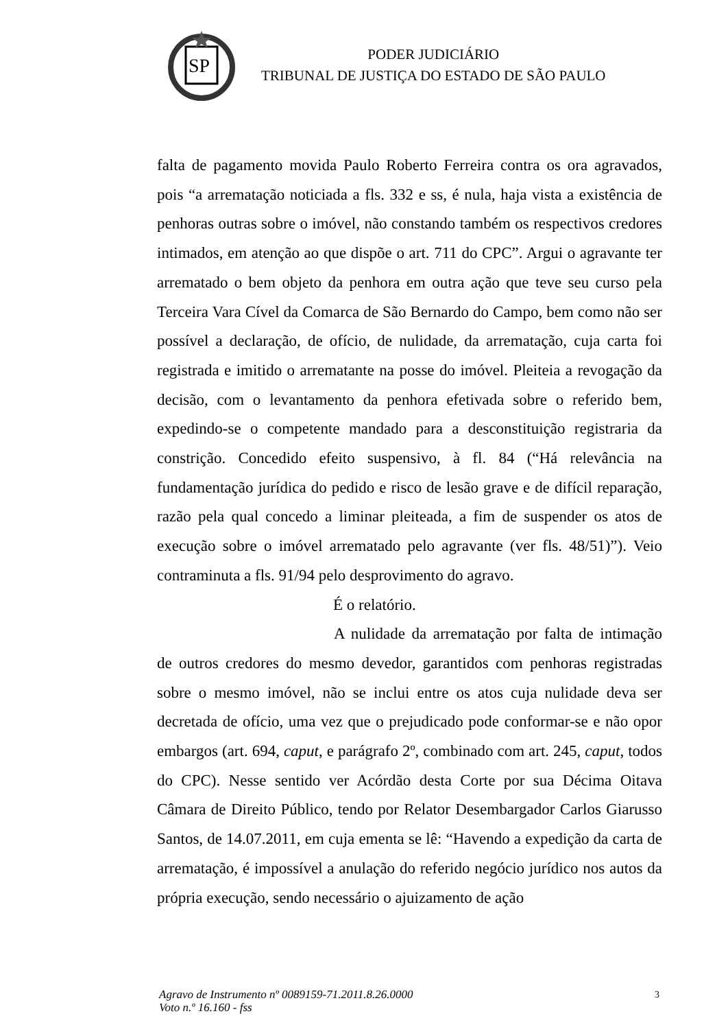SP
PODER JUDICIÁRIO
TRIBUNAL DE JUSTIÇA DO ESTADO DE SÃO PAULO
falta de pagamento movida Paulo Roberto Ferreira contra os ora agravados, pois “a arrematação noticiada a fls. 332 e ss, é nula, haja vista a existência de penhoras outras sobre o imóvel, não constando também os respectivos credores intimados, em atenção ao que dispõe o art. 711 do CPC”. Argui o agravante ter arrematado o bem objeto da penhora em outra ação que teve seu curso pela Terceira Vara Cível da Comarca de São Bernardo do Campo, bem como não ser possível a declaração, de ofício, de nulidade, da arrematação, cuja carta foi registrada e imitido o arrematante na posse do imóvel. Pleiteia a revogação da decisão, com o levantamento da penhora efetivada sobre o referido bem, expedindo-se o competente mandado para a desconstituição registraria da constrição. Concedido efeito suspensivo, à fl. 84 (“Há relevância na fundamentação jurídica do pedido e risco de lesão grave e de difícil reparação, razão pela qual concedo a liminar pleiteada, a fim de suspender os atos de execução sobre o imóvel arrematado pelo agravante (ver fls. 48/51)”). Veio contraminuta a fls. 91/94 pelo desprovimento do agravo.
É o relatório.
A nulidade da arrematação por falta de intimação de outros credores do mesmo devedor, garantidos com penhoras registradas sobre o mesmo imóvel, não se inclui entre os atos cuja nulidade deva ser decretada de ofício, uma vez que o prejudicado pode conformar-se e não opor embargos (art. 694, caput, e parágrafo 2º, combinado com art. 245, caput, todos do CPC). Nesse sentido ver Acórdão desta Corte por sua Décima Oitava Câmara de Direito Público, tendo por Relator Desembargador Carlos Giarusso Santos, de 14.07.2011, em cuja ementa se lê: “Havendo a expedição da carta de arrematação, é impossível a anulação do referido negócio jurídico nos autos da própria execução, sendo necessário o ajuizamento de ação
Agravo de Instrumento nº 0089159-71.2011.8.26.0000
Voto n.º 16.160 - fss
3